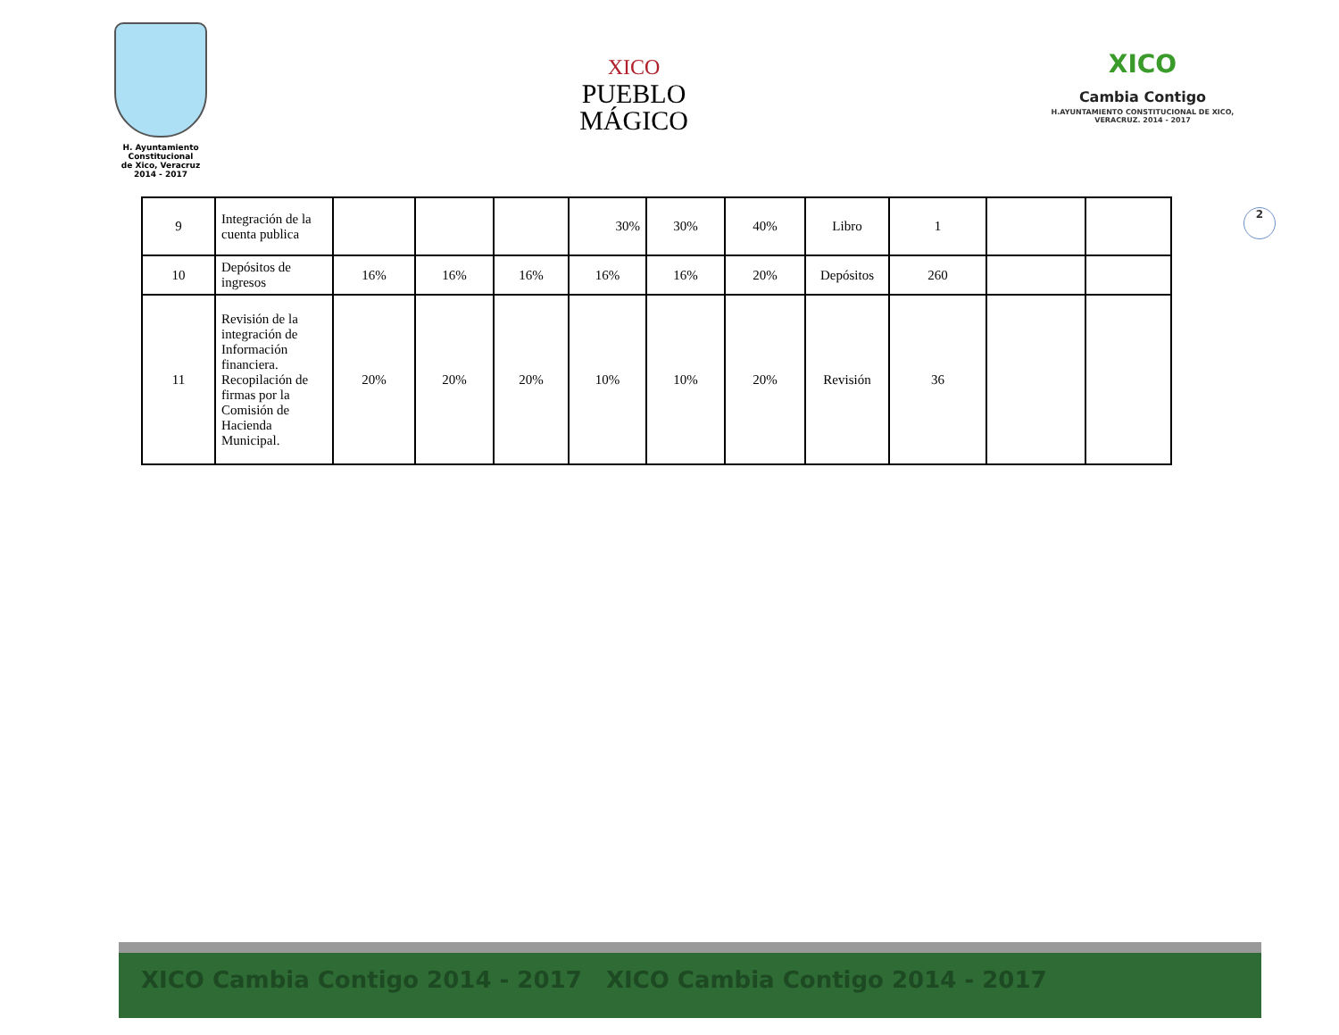H. Ayuntamiento Constitucional
de Xico, Veracruz
2014 - 2017
XICO
PUEBLO
MÁGICO
XICO
Cambia Contigo
H.AYUNTAMIENTO CONSTITUCIONAL DE XICO, VERACRUZ. 2014 - 2017
2
| 9 | Integración de la cuenta publica | | | | 30% | 30% | 40% | Libro | 1 | | |
| 10 | Depósitos de ingresos | 16% | 16% | 16% | 16% | 16% | 20% | Depósitos | 260 | | |
| 11 | Revisión de la integración de Información financiera. Recopilación de firmas por la Comisión de Hacienda Municipal. | 20% | 20% | 20% | 10% | 10% | 20% | Revisión | 36 | | |
XICO Cambia Contigo 2014 - 2017 XICO Cambia Contigo 2014 - 2017